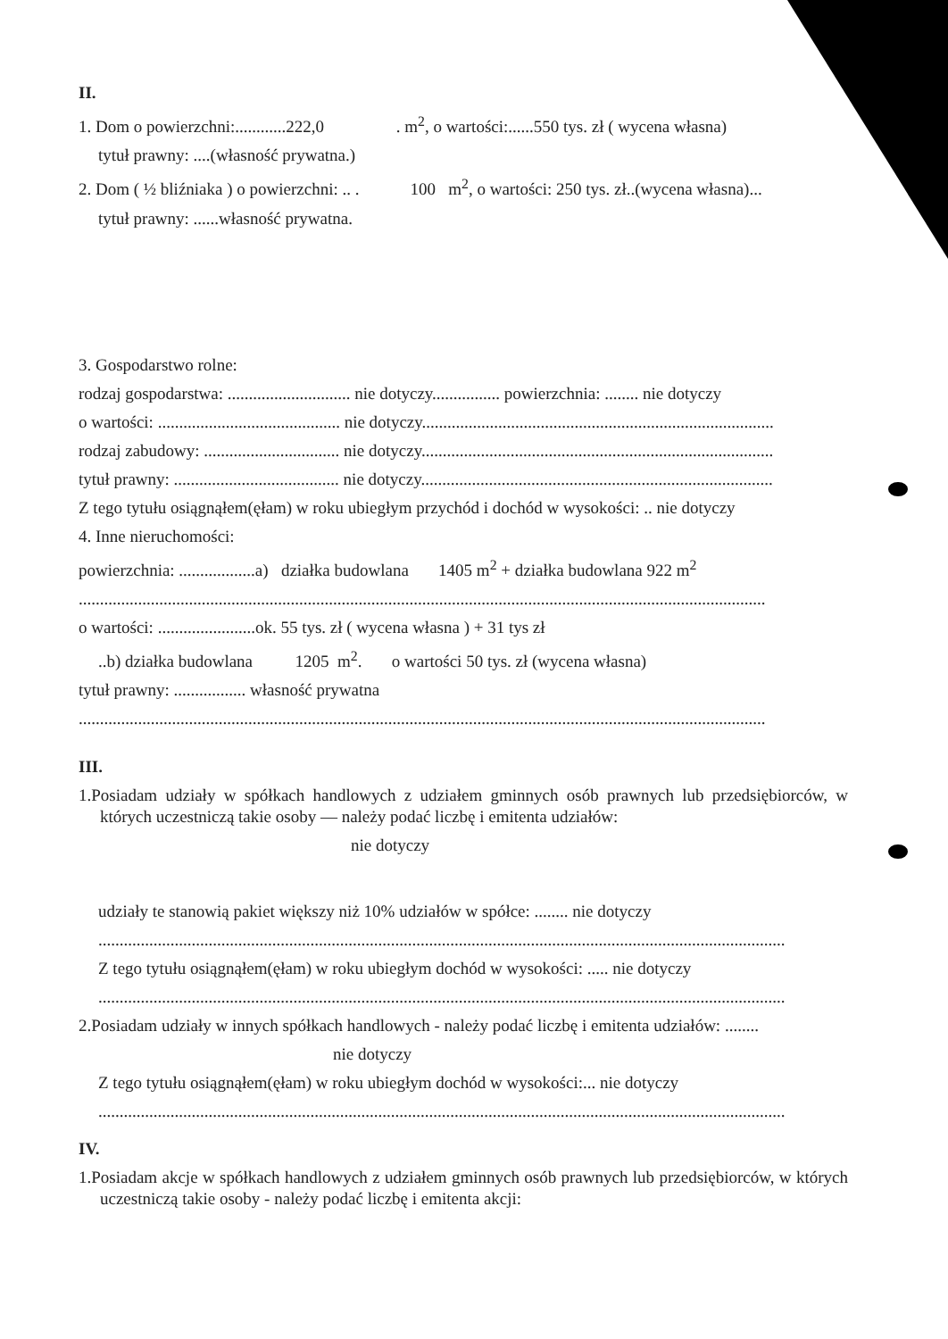II.
1. Dom o powierzchni:............222,0 . m<sup>2</sup>, o wartości:......550 tys. zł ( wycena własna)
tytuł prawny: ....(własność prywatna.)
2. Dom ( ½ bliźniaka ) o powierzchni: .. . 100 m<sup>2</sup>, o wartości: 250 tys. zł..(wycena własna)...
tytuł prawny: ......własność prywatna.
3. Gospodarstwo rolne:
rodzaj gospodarstwa: ............................. nie dotyczy................ powierzchnia: ........ nie dotyczy
o wartości: ........................................... nie dotyczy...................................................................................
rodzaj zabudowy: ................................ nie dotyczy...................................................................................
tytuł prawny: ....................................... nie dotyczy...................................................................................
Z tego tytułu osiągnąłem(ęłam) w roku ubiegłym przychód i dochód w wysokości: .. nie dotyczy
4. Inne nieruchomości:
powierzchnia: ..................a) działka budowlana 1405 m<sup>2</sup> + działka budowlana 922 m<sup>2</sup>
..................................................................................................................................................................
o wartości: .......................ok. 55 tys. zł ( wycena własna ) + 31 tys zł
..b) działka budowlana 1205 m<sup>2</sup>. o wartości 50 tys. zł (wycena własna)
tytuł prawny: ................. własność prywatna
..................................................................................................................................................................
III.
1.Posiadam udziały w spółkach handlowych z udziałem gminnych osób prawnych lub przedsiębiorców, w których uczestniczą takie osoby — należy podać liczbę i emitenta udziałów:
nie dotyczy
udziały te stanowią pakiet większy niż 10% udziałów w spółce: ........ nie dotyczy
..................................................................................................................................................................
Z tego tytułu osiągnąłem(ęłam) w roku ubiegłym dochód w wysokości: ..... nie dotyczy
..................................................................................................................................................................
2.Posiadam udziały w innych spółkach handlowych - należy podać liczbę i emitenta udziałów: ........
nie dotyczy
Z tego tytułu osiągnąłem(ęłam) w roku ubiegłym dochód w wysokości:... nie dotyczy
..................................................................................................................................................................
IV.
1.Posiadam akcje w spółkach handlowych z udziałem gminnych osób prawnych lub przedsiębiorców, w których uczestniczą takie osoby - należy podać liczbę i emitenta akcji: